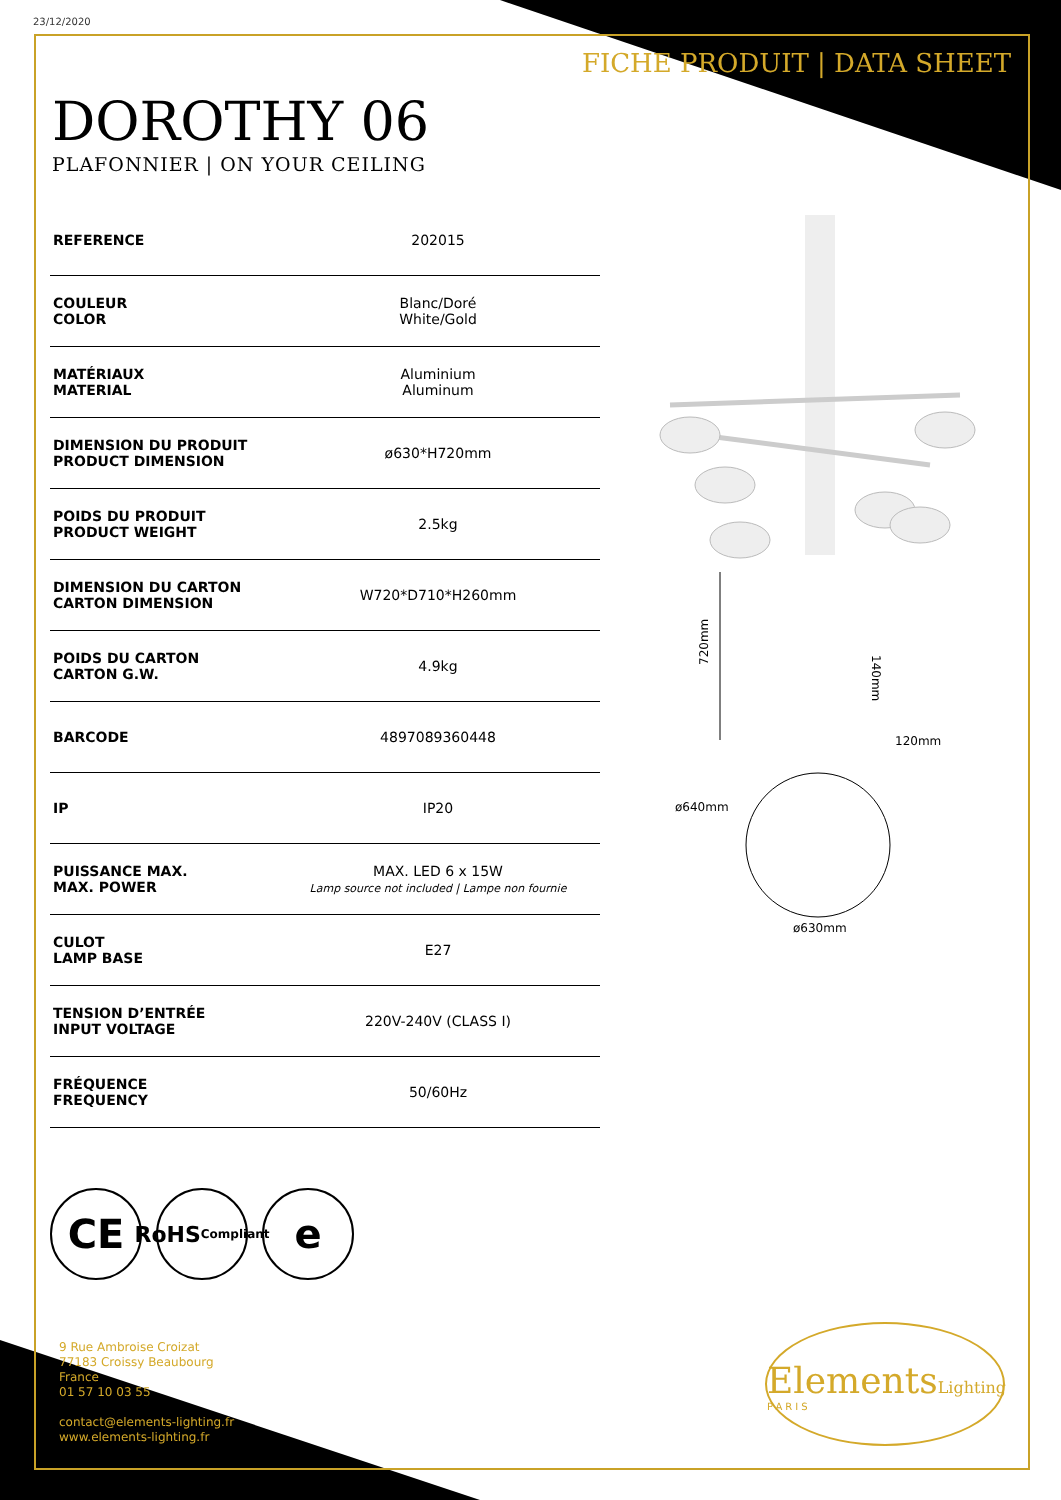23/12/2020
FICHE PRODUIT | DATA SHEET
DOROTHY 06
PLAFONNIER | ON YOUR CEILING
| REFERENCE | 202015 |
| COULEUR COLOR | Blanc/Doré White/Gold |
| MATÉRIAUX MATERIAL | Aluminium Aluminum |
| DIMENSION DU PRODUIT PRODUCT DIMENSION | ø630*H720mm |
| POIDS DU PRODUIT PRODUCT WEIGHT | 2.5kg |
| DIMENSION DU CARTON CARTON DIMENSION | W720*D710*H260mm |
| POIDS DU CARTON CARTON G.W. | 4.9kg |
| BARCODE | 4897089360448 |
| IP | IP20 |
| PUISSANCE MAX. MAX. POWER | MAX. LED 6 x 15W Lamp source not included / Lampe non fournie |
| CULOT LAMP BASE | E27 |
| TENSION D’ENTRÉE INPUT VOLTAGE | 220V-240V (CLASS I) |
| FRÉQUENCE FREQUENCY | 50/60Hz |
720mm
140mm
120mm
ø640mm
ø630mm
CE
RoHS
Compliant
e
9 Rue Ambroise Croizat
77183 Croissy Beaubourg
France
01 57 10 03 55
contact@elements-lighting.fr
www.elements-lighting.fr
ElementsLighting
PARIS